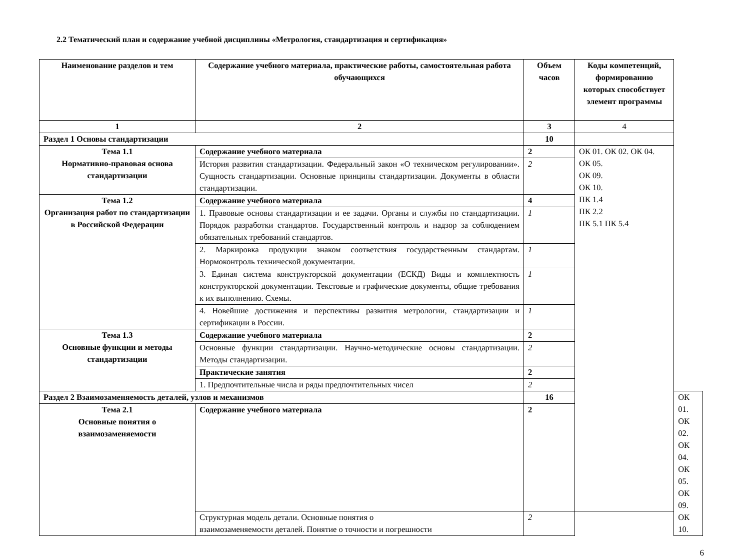2.2 Тематический план и содержание учебной дисциплины «Метрология, стандартизация и сертификация»
| Наименование разделов и тем | Содержание учебного материала, практические работы, самостоятельная работа обучающихся | Объем часов | Коды компетенций, формированию которых способствует элемент программы | |
| --- | --- | --- | --- | --- |
| 1 | 2 | 3 | 4 | |
| Раздел 1 Основы стандартизации | | 10 | | |
| Тема 1.1 Нормативно-правовая основа стандартизации | Содержание учебного материала | 2 | ОК 01. ОК 02. ОК 04. ОК 05. ОК 09. ОК 10. ПК 1.4 ПК 2.2 ПК 5.1 ПК 5.4 | |
| | История развития стандартизации. Федеральный закон «О техническом регулировании». Сущность стандартизации. Основные принципы стандартизации. Документы в области стандартизации. | 2 | | |
| Тема 1.2 Организация работ по стандартизации в Российской Федерации | Содержание учебного материала | 4 | | |
| | 1. Правовые основы стандартизации и ее задачи. Органы и службы по стандартизации. Порядок разработки стандартов. Государственный контроль и надзор за соблюдением обязательных требований стандартов. | 1 | | |
| | 2. Маркировка продукции знаком соответствия государственным стандартам. Нормоконтроль технической документации. | 1 | | |
| | 3. Единая система конструкторской документации (ЕСКД) Виды и комплектность конструкторской документации. Текстовые и графические документы, общие требования к их выполнению. Схемы. | 1 | | |
| | 4. Новейшие достижения и перспективы развития метрологии, стандартизации и сертификации в России. | 1 | | |
| Тема 1.3 Основные функции и методы стандартизации | Содержание учебного материала | 2 | | |
| | Основные функции стандартизации. Научно-методические основы стандартизации. Методы стандартизации. | 2 | | |
| | Практические занятия | 2 | | |
| | 1. Предпочтительные числа и ряды предпочтительных чисел | 2 | | |
| Раздел 2 Взаимозаменяемость деталей, узлов и механизмов | | 16 | | ОК 01. ОК 02. ОК 04. ОК 05. ОК 09. ОК 10. |
| Тема 2.1 Основные понятия о взаимозаменяемости | Содержание учебного материала | 2 | | |
| | Структурная модель детали. Основные понятия о взаимозаменяемости деталей. Понятие о точности и погрешности | 2 | | |
6